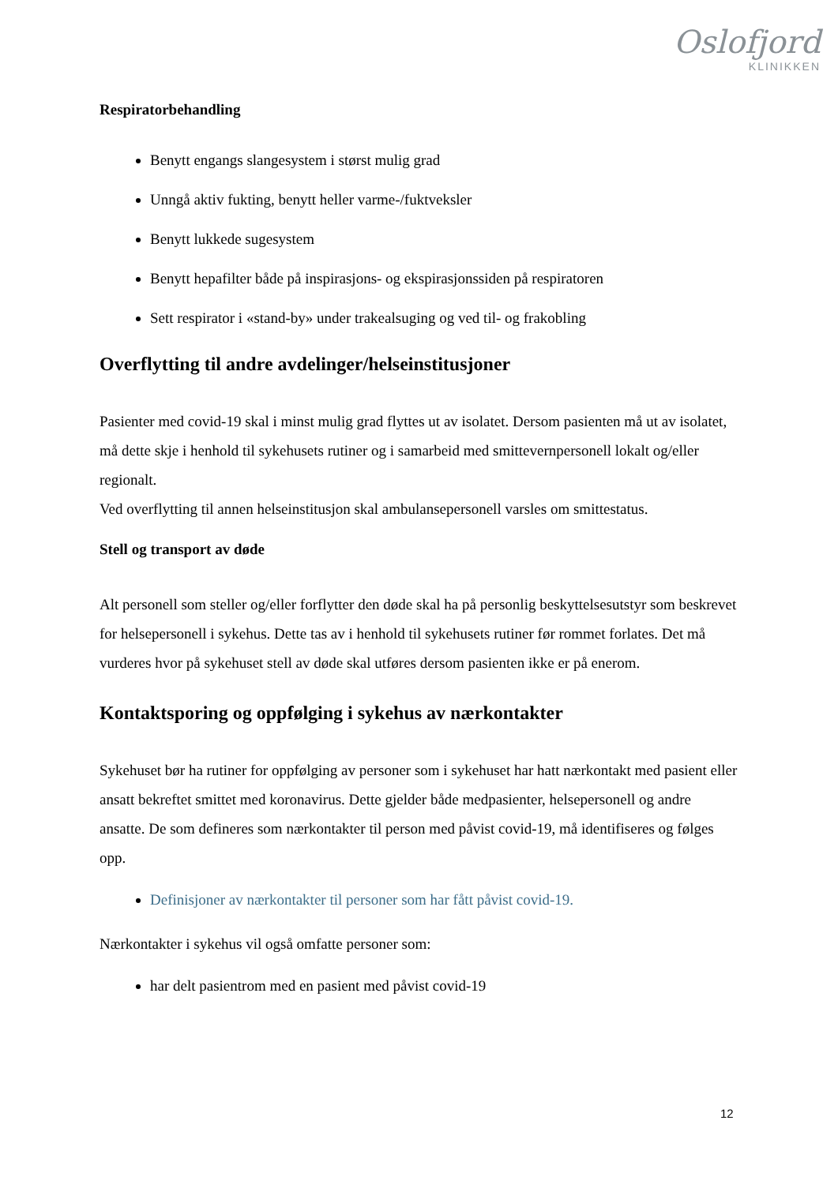Oslofjord
KLINIKKEN
Respiratorbehandling
Benytt engangs slangesystem i størst mulig grad
Unngå aktiv fukting, benytt heller varme-/fuktveksler
Benytt lukkede sugesystem
Benytt hepafilter både på inspirasjons- og ekspirasjonssiden på respiratoren
Sett respirator i «stand-by» under trakealsuging og ved til- og frakobling
Overflytting til andre avdelinger/helseinstitusjoner
Pasienter med covid-19 skal i minst mulig grad flyttes ut av isolatet. Dersom pasienten må ut av isolatet, må dette skje i henhold til sykehusets rutiner og i samarbeid med smittevernpersonell lokalt og/eller regionalt.
Ved overflytting til annen helseinstitusjon skal ambulansepersonell varsles om smittestatus.
Stell og transport av døde
Alt personell som steller og/eller forflytter den døde skal ha på personlig beskyttelsesutstyr som beskrevet for helsepersonell i sykehus. Dette tas av i henhold til sykehusets rutiner før rommet forlates. Det må vurderes hvor på sykehuset stell av døde skal utføres dersom pasienten ikke er på enerom.
Kontaktsporing og oppfølging i sykehus av nærkontakter
Sykehuset bør ha rutiner for oppfølging av personer som i sykehuset har hatt nærkontakt med pasient eller ansatt bekreftet smittet med koronavirus. Dette gjelder både medpasienter, helsepersonell og andre ansatte. De som defineres som nærkontakter til person med påvist covid-19, må identifiseres og følges opp.
Definisjoner av nærkontakter til personer som har fått påvist covid-19.
Nærkontakter i sykehus vil også omfatte personer som:
har delt pasientrom med en pasient med påvist covid-19
12